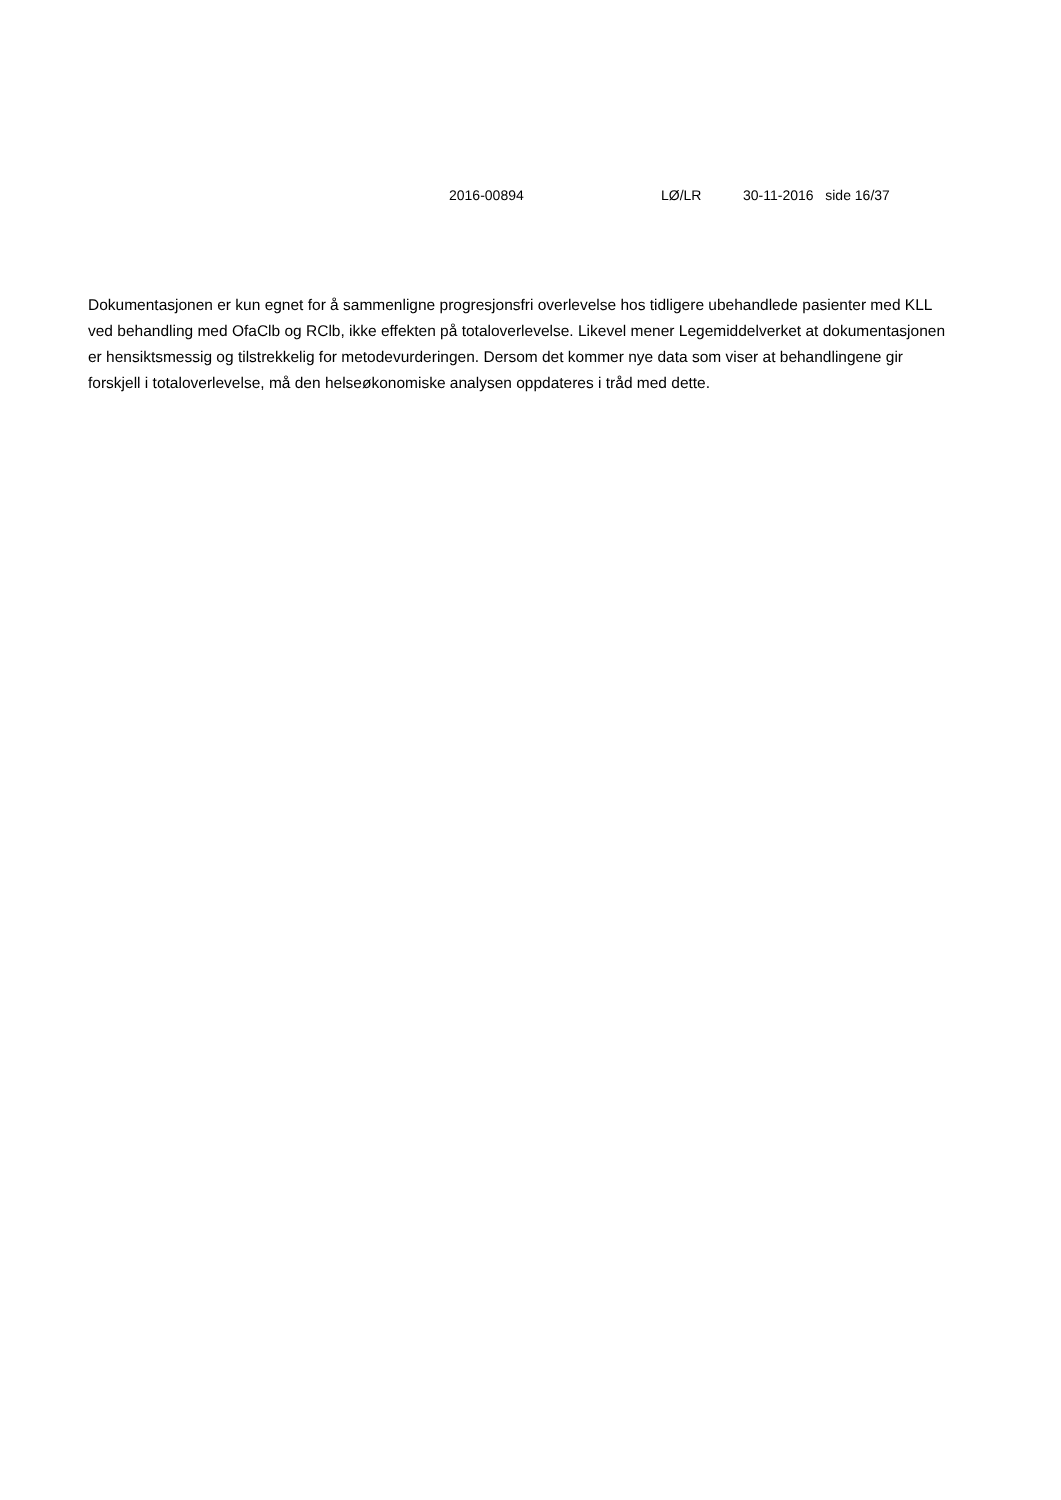2016-00894 LØ/LR 30-11-2016 side 16/37
Dokumentasjonen er kun egnet for å sammenligne progresjonsfri overlevelse hos tidligere ubehandlede pasienter med KLL ved behandling med OfaClb og RClb, ikke effekten på totaloverlevelse. Likevel mener Legemiddelverket at dokumentasjonen er hensiktsmessig og tilstrekkelig for metodevurderingen. Dersom det kommer nye data som viser at behandlingene gir forskjell i totaloverlevelse, må den helseøkonomiske analysen oppdateres i tråd med dette.